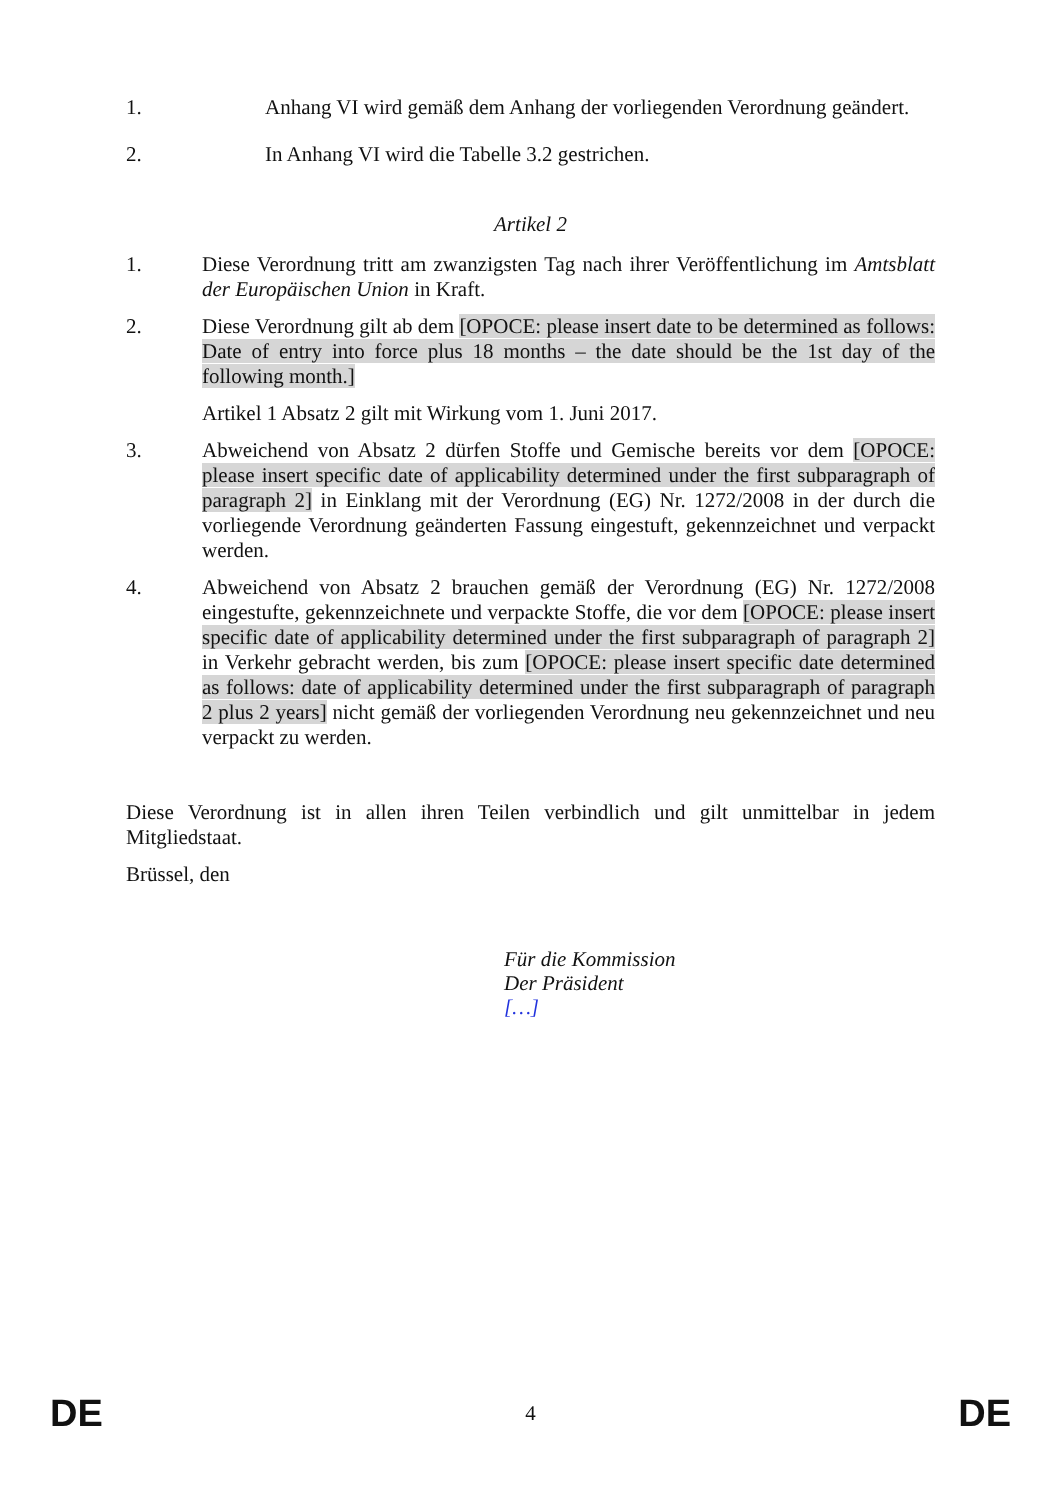1. Anhang VI wird gemäß dem Anhang der vorliegenden Verordnung geändert.
2. In Anhang VI wird die Tabelle 3.2 gestrichen.
Artikel 2
1. Diese Verordnung tritt am zwanzigsten Tag nach ihrer Veröffentlichung im Amtsblatt der Europäischen Union in Kraft.
2. Diese Verordnung gilt ab dem [OPOCE: please insert date to be determined as follows: Date of entry into force plus 18 months – the date should be the 1st day of the following month.]
Artikel 1 Absatz 2 gilt mit Wirkung vom 1. Juni 2017.
3. Abweichend von Absatz 2 dürfen Stoffe und Gemische bereits vor dem [OPOCE: please insert specific date of applicability determined under the first subparagraph of paragraph 2] in Einklang mit der Verordnung (EG) Nr. 1272/2008 in der durch die vorliegende Verordnung geänderten Fassung eingestuft, gekennzeichnet und verpackt werden.
4. Abweichend von Absatz 2 brauchen gemäß der Verordnung (EG) Nr. 1272/2008 eingestufte, gekennzeichnete und verpackte Stoffe, die vor dem [OPOCE: please insert specific date of applicability determined under the first subparagraph of paragraph 2] in Verkehr gebracht werden, bis zum [OPOCE: please insert specific date determined as follows: date of applicability determined under the first subparagraph of paragraph 2 plus 2 years] nicht gemäß der vorliegenden Verordnung neu gekennzeichnet und neu verpackt zu werden.
Diese Verordnung ist in allen ihren Teilen verbindlich und gilt unmittelbar in jedem Mitgliedstaat.
Brüssel, den
Für die Kommission
Der Präsident
[…]
DE 4 DE